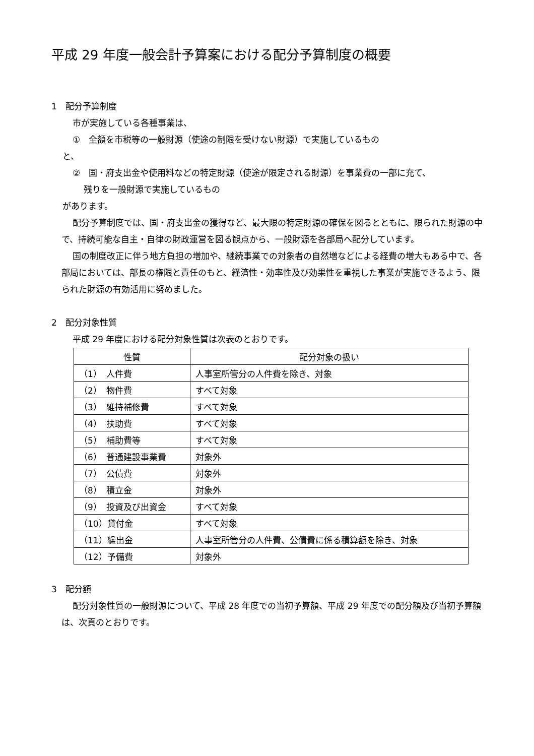平成 29 年度一般会計予算案における配分予算制度の概要
1　配分予算制度
市が実施している各種事業は、
①　全額を市税等の一般財源（使途の制限を受けない財源）で実施しているもの
と、
②　国・府支出金や使用料などの特定財源（使途が限定される財源）を事業費の一部に充て、
残りを一般財源で実施しているもの
があります。
配分予算制度では、国・府支出金の獲得など、最大限の特定財源の確保を図るとともに、限られた財源の中で、持続可能な自主・自律の財政運営を図る観点から、一般財源を各部局へ配分しています。
国の制度改正に伴う地方負担の増加や、継続事業での対象者の自然増などによる経費の増大もある中で、各部局においては、部長の権限と責任のもと、経済性・効率性及び効果性を重視した事業が実施できるよう、限られた財源の有効活用に努めました。
2　配分対象性質
平成 29 年度における配分対象性質は次表のとおりです。
| 性質 | 配分対象の扱い |
| --- | --- |
| （1） 人件費 | 人事室所管分の人件費を除き、対象 |
| （2） 物件費 | すべて対象 |
| （3） 維持補修費 | すべて対象 |
| （4） 扶助費 | すべて対象 |
| （5） 補助費等 | すべて対象 |
| （6） 普通建設事業費 | 対象外 |
| （7） 公債費 | 対象外 |
| （8） 積立金 | 対象外 |
| （9） 投資及び出資金 | すべて対象 |
| （10）貸付金 | すべて対象 |
| （11）繰出金 | 人事室所管分の人件費、公債費に係る積算額を除き、対象 |
| （12）予備費 | 対象外 |
3　配分額
配分対象性質の一般財源について、平成 28 年度での当初予算額、平成 29 年度での配分額及び当初予算額は、次頁のとおりです。